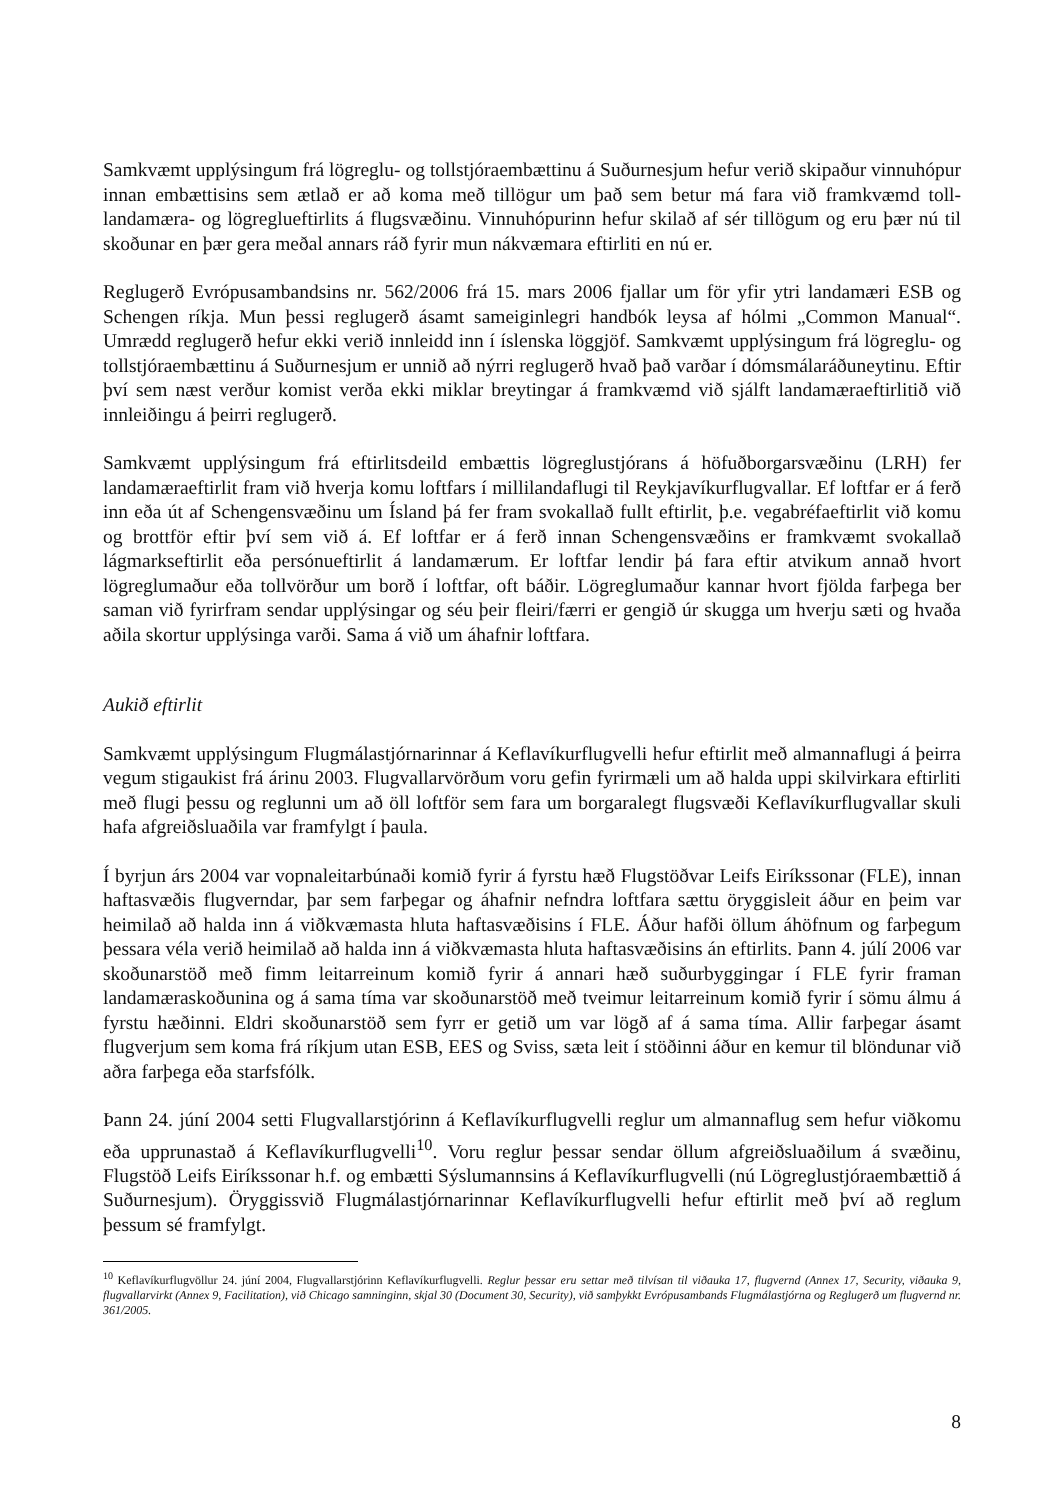Samkvæmt upplýsingum frá lögreglu- og tollstjóraembættinu á Suðurnesjum hefur verið skipaður vinnuhópur innan embættisins sem ætlað er að koma með tillögur um það sem betur má fara við framkvæmd toll- landamæra- og lögreglueftirlits á flugsvæðinu. Vinnuhópurinn hefur skilað af sér tillögum og eru þær nú til skoðunar en þær gera meðal annars ráð fyrir mun nákvæmara eftirliti en nú er.
Reglugerð Evrópusambandsins nr. 562/2006 frá 15. mars 2006 fjallar um för yfir ytri landamæri ESB og Schengen ríkja. Mun þessi reglugerð ásamt sameiginlegri handbók leysa af hólmi „Common Manual“. Umrædd reglugerð hefur ekki verið innleidd inn í íslenska löggjöf. Samkvæmt upplýsingum frá lögreglu- og tollstjóraembættinu á Suðurnesjum er unnið að nýrri reglugerð hvað það varðar í dómsmálaráðuneytinu. Eftir því sem næst verður komist verða ekki miklar breytingar á framkvæmd við sjálft landamæraeftirlitið við innleiðingu á þeirri reglugerð.
Samkvæmt upplýsingum frá eftirlitsdeild embættis lögreglustjórans á höfuðborgarsvæðinu (LRH) fer landamæraeftirlit fram við hverja komu loftfars í millilandaflugi til Reykjavíkurflugvallar. Ef loftfar er á ferð inn eða út af Schengensvæðinu um Ísland þá fer fram svokallað fullt eftirlit, þ.e. vegabréfaeftirlit við komu og brottför eftir því sem við á. Ef loftfar er á ferð innan Schengensvæðins er framkvæmt svokallað lágmarkseftirlit eða persónueftirlit á landamærum. Er loftfar lendir þá fara eftir atvikum annað hvort lögreglumaður eða tollvörður um borð í loftfar, oft báðir. Lögreglumaður kannar hvort fjölda farþega ber saman við fyrirfram sendar upplýsingar og séu þeir fleiri/færri er gengið úr skugga um hverju sæti og hvaða aðila skortur upplýsinga varði. Sama á við um áhafnir loftfara.
Aukið eftirlit
Samkvæmt upplýsingum Flugmálastjórnarinnar á Keflavíkurflugvelli hefur eftirlit með almannaflugi á þeirra vegum stigaukist frá árinu 2003. Flugvallarvörðum voru gefin fyrirmæli um að halda uppi skilvirkara eftirliti með flugi þessu og reglunni um að öll loftför sem fara um borgaralegt flugsvæði Keflavíkurflugvallar skuli hafa afgreiðsluaðila var framfylgt í þaula.
Í byrjun árs 2004 var vopnaleitarbúnaði komið fyrir á fyrstu hæð Flugstöðvar Leifs Eiríkssonar (FLE), innan haftasvæðis flugverndar, þar sem farþegar og áhafnir nefndra loftfara sættu öryggisleit áður en þeim var heimilað að halda inn á viðkvæmasta hluta haftasvæðisins í FLE. Áður hafði öllum áhöfnum og farþegum þessara véla verið heimilað að halda inn á viðkvæmasta hluta haftasvæðisins án eftirlits. Þann 4. júlí 2006 var skoðunarstöð með fimm leitarreinum komið fyrir á annari hæð suðurbyggingar í FLE fyrir framan landamæraskoðunina og á sama tíma var skoðunarstöð með tveimur leitarreinum komið fyrir í sömu álmu á fyrstu hæðinni. Eldri skoðunarstöð sem fyrr er getið um var lögð af á sama tíma. Allir farþegar ásamt flugverjum sem koma frá ríkjum utan ESB, EES og Sviss, sæta leit í stöðinni áður en kemur til blöndunar við aðra farþega eða starfsfólk.
Þann 24. júní 2004 setti Flugvallarstjórinn á Keflavíkurflugvelli reglur um almannaflug sem hefur viðkomu eða upprunastað á Keflavíkurflugvelli<sup>10</sup>. Voru reglur þessar sendar öllum afgreiðsluaðilum á svæðinu, Flugstöð Leifs Eiríkssonar h.f. og embætti Sýslumannsins á Keflavíkurflugvelli (nú Lögreglustjóraembættið á Suðurnesjum). Öryggissvið Flugmálastjórnarinnar Keflavíkurflugvelli hefur eftirlit með því að reglum þessum sé framfylgt.
<sup>10</sup> Keflavíkurflugvöllur 24. júní 2004, Flugvallarstjórinn Keflavíkurflugvelli. Reglur þessar eru settar með tilvísan til viðauka 17, flugvernd (Annex 17, Security, viðauka 9, flugvallarvirkt (Annex 9, Facilitation), við Chicago samninginn, skjal 30 (Document 30, Security), við samþykkt Evrópusambands Flugmálastjórna og Reglugerð um flugvernd nr. 361/2005.
8